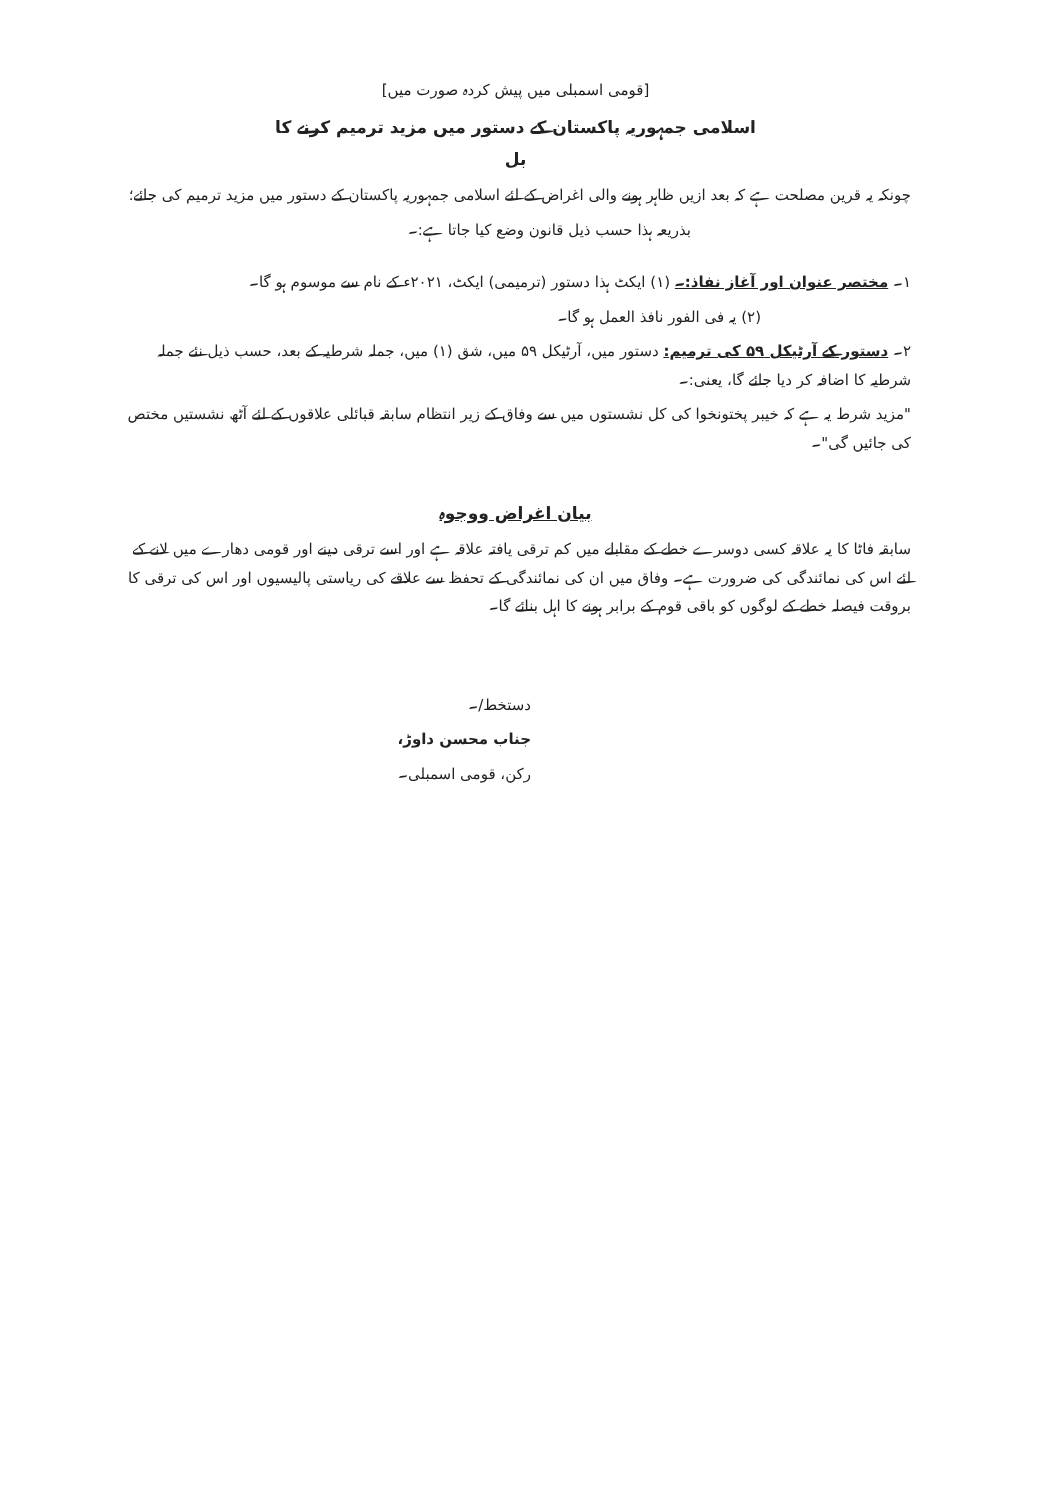[قومی اسمبلی میں پیش کردہ صورت میں]
اسلامی جمہوریہ پاکستان کے دستور میں مزید ترمیم کرنے کا
بل
چونکہ یہ قرین مصلحت ہے کہ بعد ازیں ظاہر ہونے والی اغراض کے لئے اسلامی جمہوریہ پاکستان کے دستور میں مزید ترمیم کی جائے؛
بذریعہ ہذا حسب ذیل قانون وضع کیا جاتا ہے:۔
۱۔ مختصر عنوان اور آغاز نفاذ:۔ (۱) ایکٹ ہذا دستور (ترمیمی) ایکٹ، ۲۰۲۱ء کے نام سے موسوم ہو گا۔
(۲) یہ فی الفور نافذ العمل ہو گا۔
۲۔ دستور کے آرٹیکل ۵۹ کی ترمیم: دستور میں، آرٹیکل ۵۹ میں، شق (۱) میں، جملہ شرطیہ کے بعد، حسب ذیل نئے جملہ شرطیہ کا اضافہ کر دیا جائے گا، یعنی:۔
"مزید شرط یہ ہے کہ خیبر پختونخوا کی کل نشستوں میں سے وفاق کے زیر انتظام سابقہ قبائلی علاقوں کے لئے آٹھ نشستیں مختص کی جائیں گی"۔
بیان اغراض ووجوہ
سابقہ فاٹا کا یہ علاقہ کسی دوسرے خطے کے مقابلے میں کم ترقی یافتہ علاقہ ہے اور اسے ترقی دینے اور قومی دھارے میں لانے کے لئے اس کی نمائندگی کی ضرورت ہے۔ وفاق میں ان کی نمائندگی کے تحفظ سے علاقے کی ریاستی پالیسیوں اور اس کی ترقی کا بروقت فیصلہ خطے کے لوگوں کو باقی قوم کے برابر ہونے کا اہل بنائے گا۔
دستخط/۔
جناب محسن داوڑ،
رکن، قومی اسمبلی۔